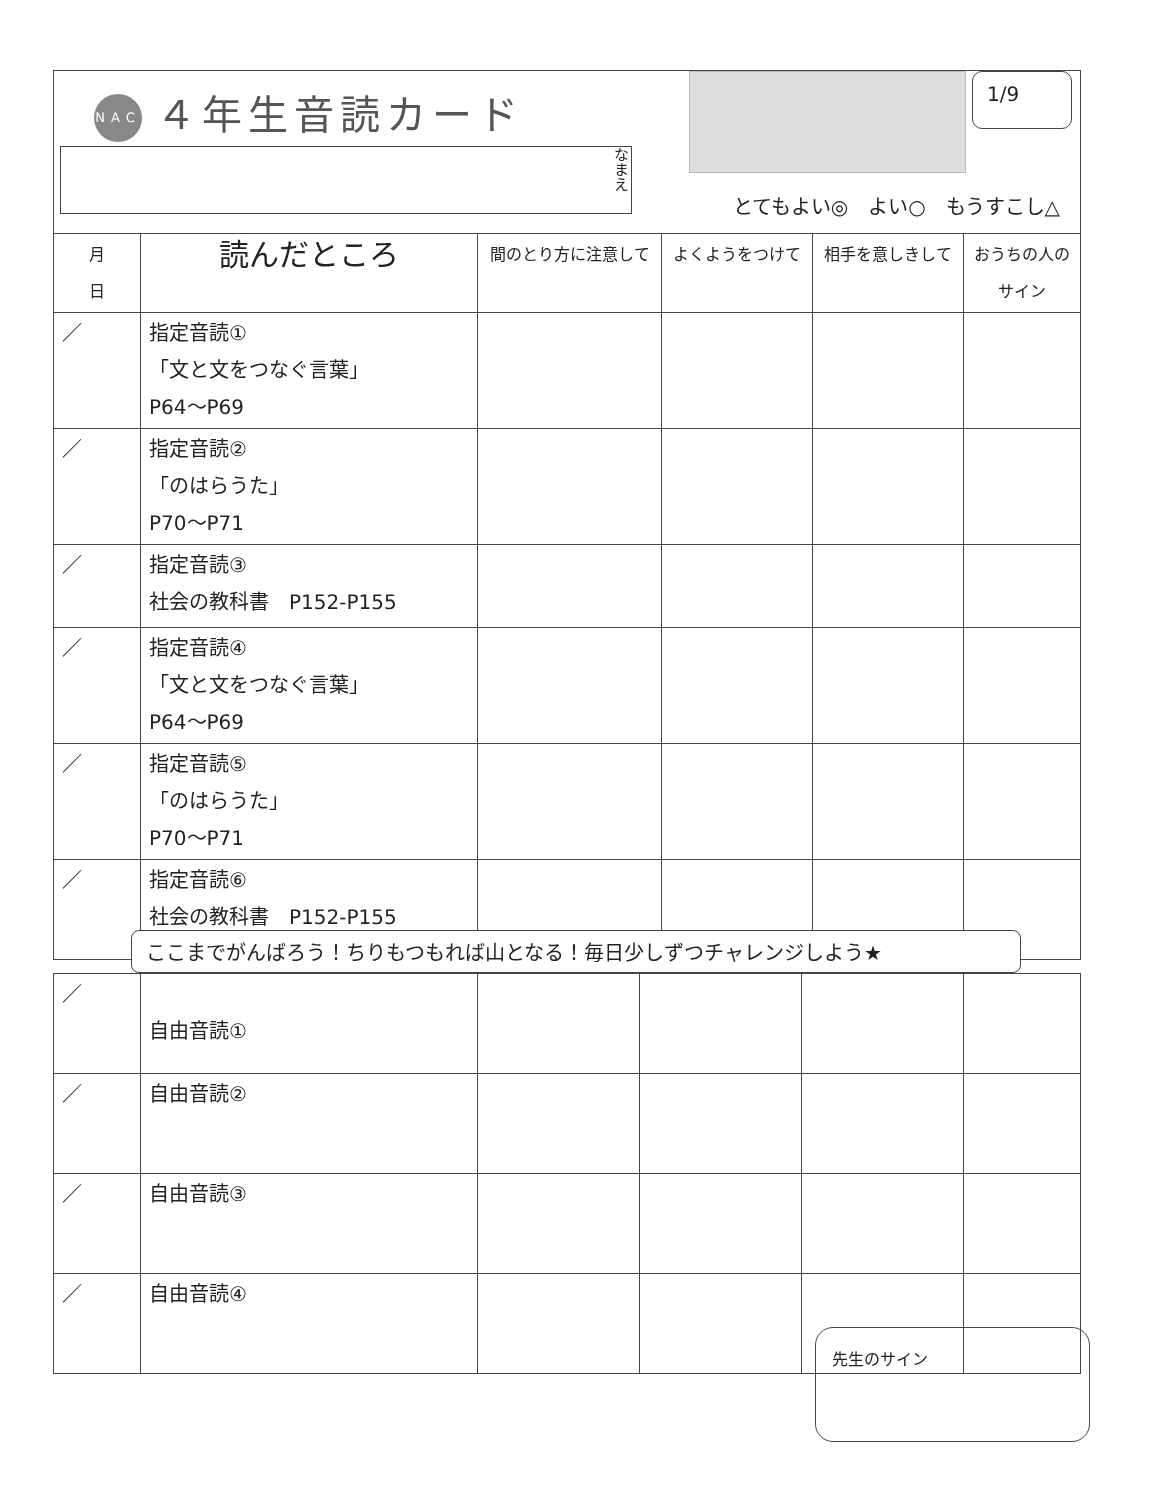NAC ４年生音読カード
なまえ
1/9
とてもよい◎　よい○　もうすこし△
| 月 日 | 読んだところ | 間のとり方に注意して | よくようをつけて | 相手を意しきして | おうちの人のサイン |
| --- | --- | --- | --- | --- | --- |
| ／ | 指定音読① 「文と文をつなぐ言葉」 P64〜P69 | | | | |
| ／ | 指定音読② 「のはらうた」 P70〜P71 | | | | |
| ／ | 指定音読③ 社会の教科書 P152-P155 | | | | |
| ／ | 指定音読④ 「文と文をつなぐ言葉」 P64〜P69 | | | | |
| ／ | 指定音読⑤ 「のはらうた」 P70〜P71 | | | | |
| ／ | 指定音読⑥ 社会の教科書 P152-P155 | | | | |
ここまでがんばろう！ちりもつもれば山となる！毎日少しずつチャレンジしよう★
| ／ | 自由音読① | | | | |
| ／ | 自由音読② | | | | |
| ／ | 自由音読③ | | | | |
| ／ | 自由音読④ | | | | |
先生のサイン